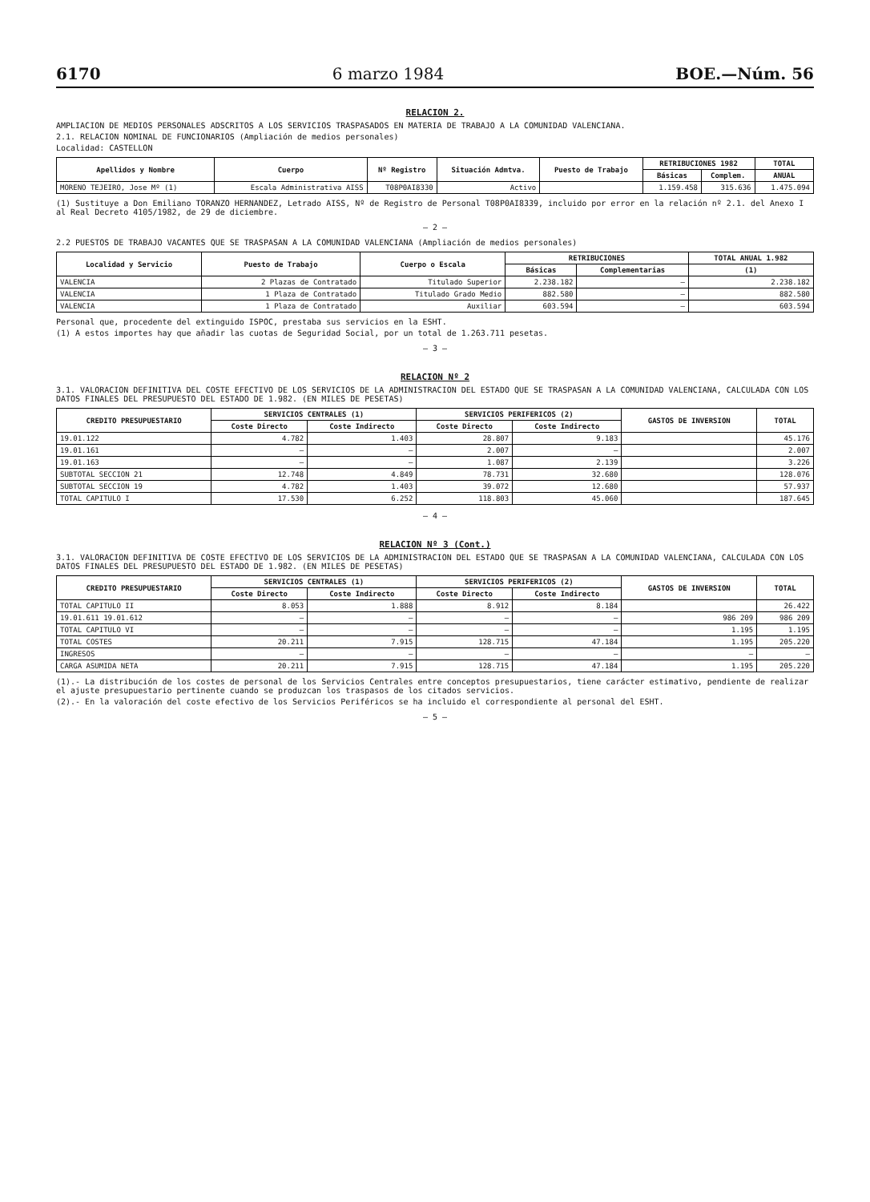6170 6 marzo 1984 BOE.—Núm. 56
RELACION 2.
AMPLIACION DE MEDIOS PERSONALES ADSCRITOS A LOS SERVICIOS TRASPASADOS EN MATERIA DE TRABAJO A LA COMUNIDAD VALENCIANA.
2.1. RELACION NOMINAL DE FUNCIONARIOS (Ampliación de medios personales)
Localidad: CASTELLON
| Apellidos y Nombre | Cuerpo | Nº Registro | Situación Admtva. | Puesto de Trabajo | RETRIBUCIONES 1982 | | TOTAL |
| --- | --- | --- | --- | --- | --- | --- | --- |
| | | | | | Básicas | Complem. | ANUAL |
| MORENO TEJEIRO, Jose Mº (1) | Escala Administrativa AISS | T08P0AI8330 | Activo | | 1.159.458 | 315.636 | 1.475.094 |
(1) Sustituye a Don Emiliano TORANZO HERNANDEZ, Letrado AISS, Nº de Registro de Personal T08P0AI8339, incluido por error en la relación nº 2.1. del Anexo I al Real Decreto 4105/1982, de 29 de diciembre.
— 2 —
2.2 PUESTOS DE TRABAJO VACANTES QUE SE TRASPASAN A LA COMUNIDAD VALENCIANA (Ampliación de medios personales)
| Localidad y Servicio | Puesto de Trabajo | Cuerpo o Escala | RETRIBUCIONES | | TOTAL ANUAL 1.982 |
| --- | --- | --- | --- | --- | --- |
| | | | Básicas | Complementarias | (1) |
| VALENCIA | 2 Plazas de Contratado | Titulado Superior | 2.238.182 | — | 2.238.182 |
| VALENCIA | 1 Plaza de Contratado | Titulado Grado Medio | 882.580 | — | 882.580 |
| VALENCIA | 1 Plaza de Contratado | Auxiliar | 603.594 | — | 603.594 |
Personal que, procedente del extinguido ISPOC, prestaba sus servicios en la ESHT.
(1) A estos importes hay que añadir las cuotas de Seguridad Social, por un total de 1.263.711 pesetas.
— 3 —
RELACION Nº 2
3.1. VALORACION DEFINITIVA DEL COSTE EFECTIVO DE LOS SERVICIOS DE LA ADMINISTRACION DEL ESTADO QUE SE TRASPASAN A LA COMUNIDAD VALENCIANA, CALCULADA CON LOS DATOS FINALES DEL PRESUPUESTO DEL ESTADO DE 1.982. (EN MILES DE PESETAS)
| CREDITO PRESUPUESTARIO | SERVICIOS CENTRALES (1) | | SERVICIOS PERIFERICOS (2) | | GASTOS DE INVERSION | TOTAL |
| --- | --- | --- | --- | --- | --- | --- |
| | Coste Directo | Coste Indirecto | Coste Directo | Coste Indirecto | | |
| 19.01.122 | 4.782 | 1.403 | 28.807 | 9.183 | | 45.176 |
| 19.01.161 | — | — | 2.007 | — | | 2.007 |
| 19.01.163 | — | — | 1.087 | 2.139 | | 3.226 |
| SUBTOTAL SECCION 21 | 12.748 | 4.849 | 78.731 | 32.680 | | 128.076 |
| SUBTOTAL SECCION 19 | 4.782 | 1.403 | 39.072 | 12.680 | | 57.937 |
| TOTAL CAPITULO I | 17.530 | 6.252 | 118.803 | 45.060 | | 187.645 |
— 4 —
RELACION Nº 3 (Cont.)
3.1. VALORACION DEFINITIVA DE COSTE EFECTIVO DE LOS SERVICIOS DE LA ADMINISTRACION DEL ESTADO QUE SE TRASPASAN A LA COMUNIDAD VALENCIANA, CALCULADA CON LOS DATOS FINALES DEL PRESUPUESTO DEL ESTADO DE 1.982. (EN MILES DE PESETAS)
| CREDITO PRESUPUESTARIO | SERVICIOS CENTRALES (1) | | SERVICIOS PERIFERICOS (2) | | GASTOS DE INVERSION | TOTAL |
| --- | --- | --- | --- | --- | --- | --- |
| | Coste Directo | Coste Indirecto | Coste Directo | Coste Indirecto | | |
| TOTAL CAPITULO II | 8.053 | 1.888 | 8.912 | 8.184 | | 26.422 |
| 19.01.611 19.01.612 | — | — | — | — | 986 209 | 986 209 |
| TOTAL CAPITULO VI | — | — | — | — | 1.195 | 1.195 |
| TOTAL COSTES | 20.211 | 7.915 | 128.715 | 47.184 | 1.195 | 205.220 |
| INGRESOS | — | — | — | — | — | — |
| CARGA ASUMIDA NETA | 20.211 | 7.915 | 128.715 | 47.184 | 1.195 | 205.220 |
(1).- La distribución de los costes de personal de los Servicios Centrales entre conceptos presupuestarios, tiene carácter estimativo, pendiente de realizar el ajuste presupuestario pertinente cuando se produzcan los traspasos de los citados servicios.
(2).- En la valoración del coste efectivo de los Servicios Periféricos se ha incluido el correspondiente al personal del ESHT.
— 5 —